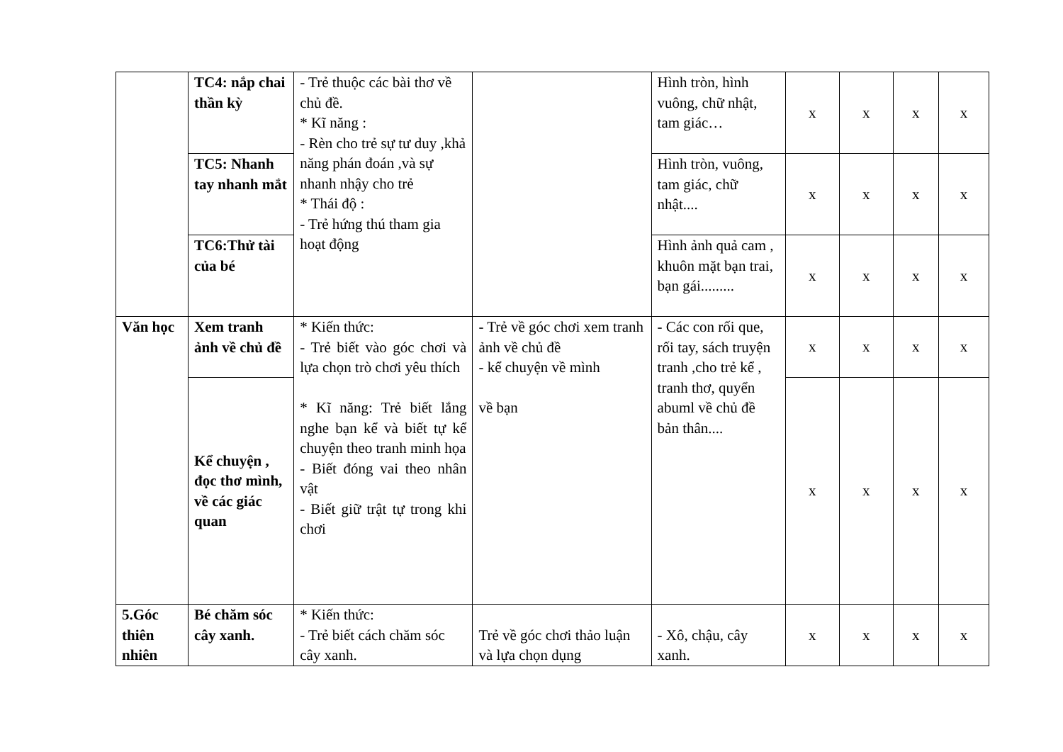| | TC4: nắp chai thần kỳ | - Trẻ thuộc các bài thơ về chủ đề. * Kĩ năng : - Rèn cho trẻ sự tư duy ,khả năng phán đoán ,và sự nhanh nhậy cho trẻ * Thái độ : - Trẻ hứng thú tham gia hoạt động | | Hình tròn, hình vuông, chữ nhật, tam giác… | x | x | x | x |
| | TC5: Nhanh tay nhanh mắt | | | Hình tròn, vuông, tam giác, chữ nhật.... | x | x | x | x |
| | TC6:Thử tài của bé | | | Hình ảnh quả cam , khuôn mặt bạn trai, bạn gái......... | x | x | x | x |
| Văn học | Xem tranh ảnh về chủ đề | * Kiến thức: - Trẻ biết vào góc chơi và lựa chọn trò chơi yêu thích * Kĩ năng: Trẻ biết lắng nghe bạn kể và biết tự kể chuyện theo tranh minh họa - Biết đóng vai theo nhân vật - Biết giữ trật tự trong khi chơi | - Trẻ về góc chơi xem tranh ảnh về chủ đề - kể chuyện về mình về bạn | - Các con rối que, rối tay, sách truyện tranh ,cho trẻ kể , tranh thơ, quyển abuml về chủ đề bản thân.... | x | x | x | x |
| | Kể chuyện , đọc thơ mình, về các giác quan | | | | x | x | x | x |
| 5.Góc thiên nhiên | Bé chăm sóc cây xanh. | * Kiến thức: - Trẻ biết cách chăm sóc cây xanh. | Trẻ về góc chơi thảo luận và lựa chọn dụng | - Xô, chậu, cây xanh. | x | x | x | x |